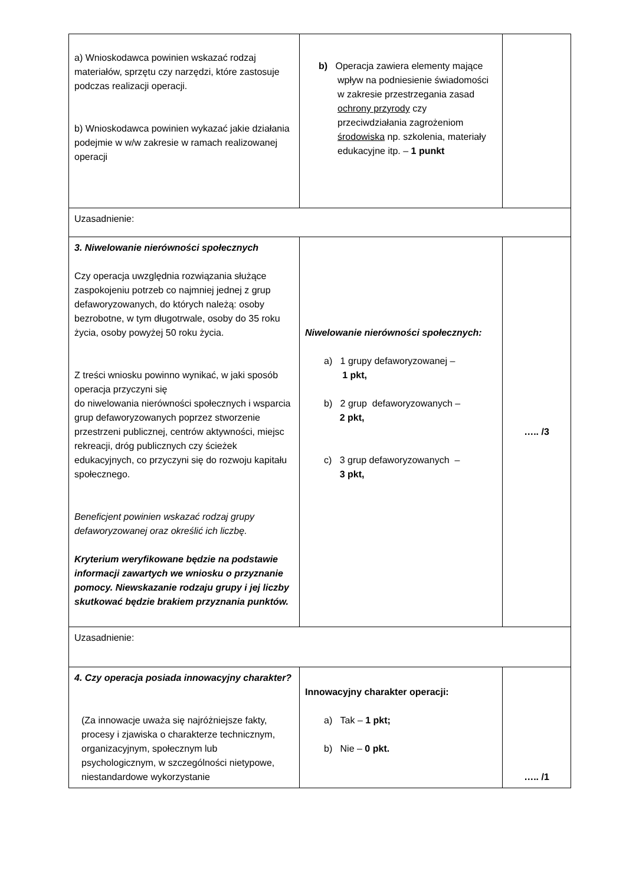| a) Wnioskodawca powinien wskazać rodzaj materiałów, sprzętu czy narzędzi, które zastosuje podczas realizacji operacji. b) Wnioskodawca powinien wykazać jakie działania podejmie w w/w zakresie w ramach realizowanej operacji | b) Operacja zawiera elementy mające wpływ na podniesienie świadomości w zakresie przestrzegania zasad ochrony przyrody czy przeciwdziałania zagrożeniom środowiska np. szkolenia, materiały edukacyjne itp. – 1 punkt | |
| Uzasadnienie: | | |
| 3. Niwelowanie nierówności społecznych Czy operacja uwzględnia rozwiązania służące zaspokojeniu potrzeb co najmniej jednej z grup defaworyzowanych, do których należą: osoby bezrobotne, w tym długotrwale, osoby do 35 roku życia, osoby powyżej 50 roku życia. Z treści wniosku powinno wynikać, w jaki sposób operacja przyczyni się do niwelowania nierówności społecznych i wsparcia grup defaworyzowanych poprzez stworzenie przestrzeni publicznej, centrów aktywności, miejsc rekreacji, dróg publicznych czy ścieżek edukacyjnych, co przyczyni się do rozwoju kapitału społecznego. Beneficjent powinien wskazać rodzaj grupy defaworyzowanej oraz określić ich liczbę. Kryterium weryfikowane będzie na podstawie informacji zawartych we wniosku o przyznanie pomocy. Niewskazanie rodzaju grupy i jej liczby skutkować będzie brakiem przyznania punktów. | Niwelowanie nierówności społecznych: a) 1 grupy defaworyzowanej – 1 pkt, b) 2 grup defaworyzowanych – 2 pkt, c) 3 grup defaworyzowanych – 3 pkt, | ….. /3 |
| Uzasadnienie: | | |
| 4. Czy operacja posiada innowacyjny charakter? (Za innowacje uważa się najróżniejsze fakty, procesy i zjawiska o charakterze technicznym, organizacyjnym, społecznym lub psychologicznym, w szczególności nietypowe, niestandardowe wykorzystanie | Innowacyjny charakter operacji: a) Tak – 1 pkt; b) Nie – 0 pkt. | ….. /1 |